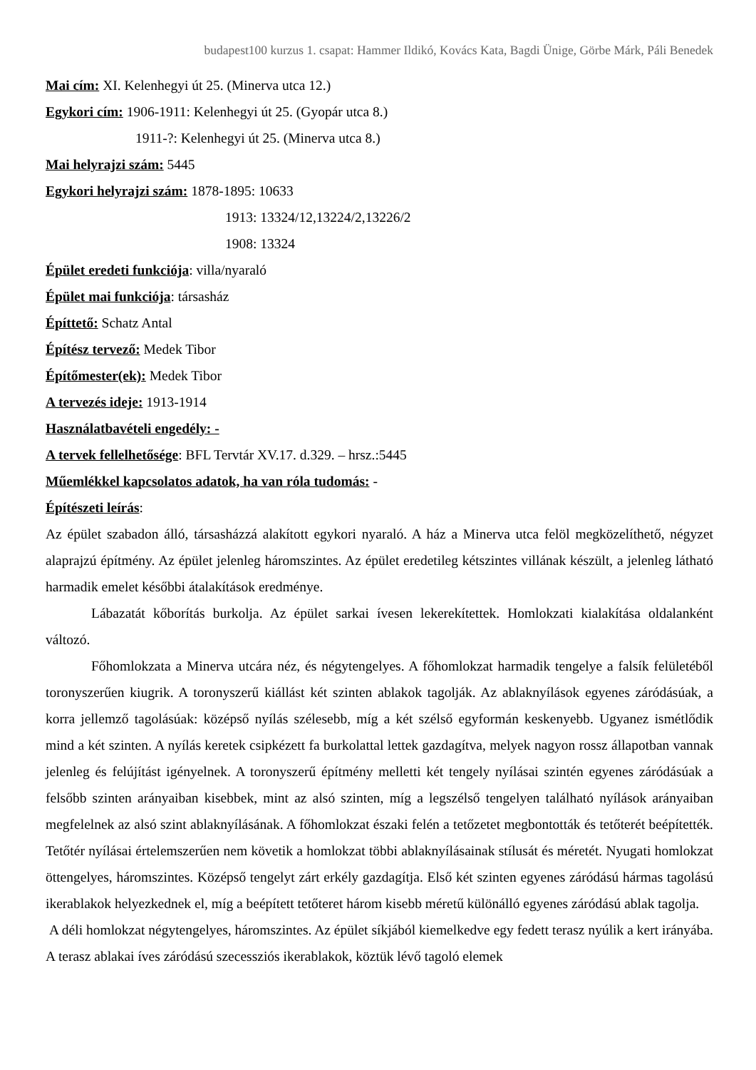budapest100 kurzus 1. csapat: Hammer Ildikó, Kovács Kata, Bagdi Ünige, Görbe Márk, Páli Benedek
Mai cím: XI. Kelenhegyi út 25. (Minerva utca 12.)
Egykori cím: 1906-1911: Kelenhegyi út 25. (Gyopár utca 8.)
1911-?: Kelenhegyi út 25. (Minerva utca 8.)
Mai helyrajzi szám: 5445
Egykori helyrajzi szám: 1878-1895: 10633
1913: 13324/12,13224/2,13226/2
1908: 13324
Épület eredeti funkciója: villa/nyaraló
Épület mai funkciója: társasház
Építtető: Schatz Antal
Építész tervező: Medek Tibor
Építőmester(ek): Medek Tibor
A tervezés ideje: 1913-1914
Használatbavételi engedély: -
A tervek fellelhetősége: BFL Tervtár XV.17. d.329. – hrsz.:5445
Műemlékkel kapcsolatos adatok, ha van róla tudomás: -
Építészeti leírás:
Az épület szabadon álló, társasházzá alakított egykori nyaraló. A ház a Minerva utca felöl megközelíthető, négyzet alaprajzú építmény. Az épület jelenleg háromszintes. Az épület eredetileg kétszintes villának készült, a jelenleg látható harmadik emelet későbbi átalakítások eredménye.
Lábazatát kőborítás burkolja. Az épület sarkai ívesen lekerekítettek. Homlokzati kialakítása oldalanként változó.
Főhomlokzata a Minerva utcára néz, és négytengelyes. A főhomlokzat harmadik tengelye a falsík felületéből toronyszerűen kiugrik. A toronyszerű kiállást két szinten ablakok tagolják. Az ablaknyílások egyenes záródásúak, a korra jellemző tagolásúak: középső nyílás szélesebb, míg a két szélső egyformán keskenyebb. Ugyanez ismétlődik mind a két szinten. A nyílás keretek csipkézett fa burkolattal lettek gazdagítva, melyek nagyon rossz állapotban vannak jelenleg és felújítást igényelnek. A toronyszerű építmény melletti két tengely nyílásai szintén egyenes záródásúak a felsőbb szinten arányaiban kisebbek, mint az alsó szinten, míg a legszélső tengelyen található nyílások arányaiban megfelelnek az alsó szint ablaknyílásának. A főhomlokzat északi felén a tetőzetet megbontották és tetőterét beépítették. Tetőtér nyílásai értelemszerűen nem követik a homlokzat többi ablaknyílásainak stílusát és méretét. Nyugati homlokzat öttengelyes, háromszintes. Középső tengelyt zárt erkély gazdagítja. Első két szinten egyenes záródású hármas tagolású ikerablakok helyezkednek el, míg a beépített tetőteret három kisebb méretű különálló egyenes záródású ablak tagolja.
A déli homlokzat négytengelyes, háromszintes. Az épület síkjából kiemelkedve egy fedett terasz nyúlik a kert irányába. A terasz ablakai íves záródású szecessziós ikerablakok, köztük lévő tagoló elemek